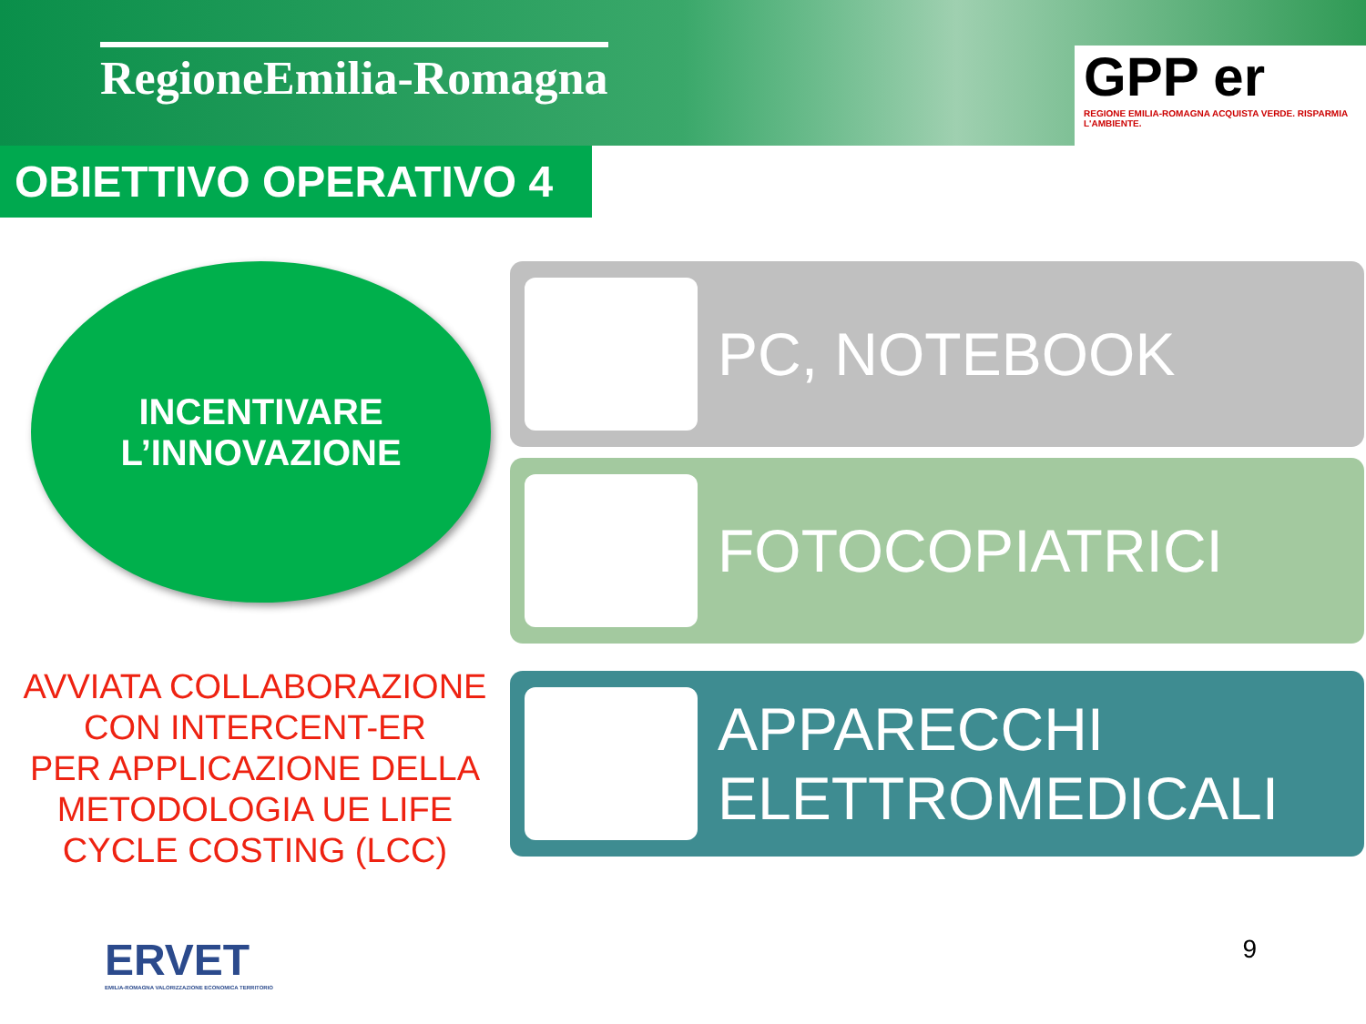RegioneEmilia-Romagna
GPP er
REGIONE EMILIA-ROMAGNA ACQUISTA VERDE. RISPARMIA L'AMBIENTE.
OBIETTIVO OPERATIVO 4
INCENTIVARE
L’INNOVAZIONE
AVVIATA COLLABORAZIONE
CON INTERCENT-ER
PER APPLICAZIONE DELLA
METODOLOGIA UE LIFE
CYCLE COSTING (LCC)
PC, NOTEBOOK
FOTOCOPIATRICI
APPARECCHI
ELETTROMEDICALI
ERVET
EMILIA-ROMAGNA VALORIZZAZIONE ECONOMICA TERRITORIO
9